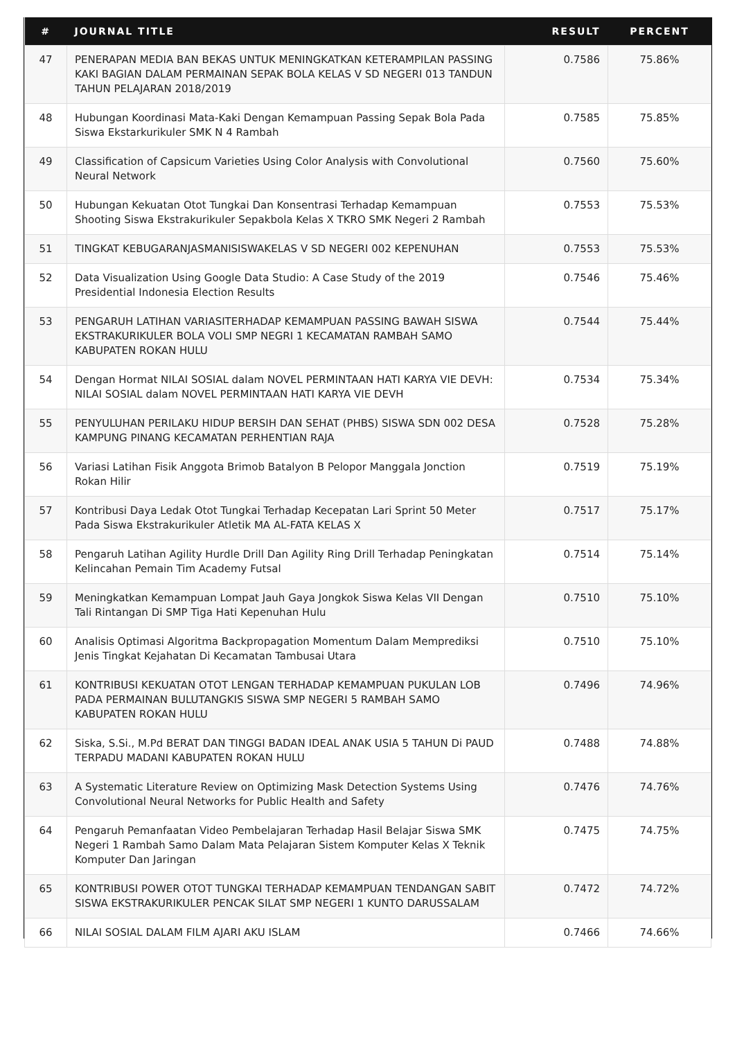| # | JOURNAL TITLE | RESULT | PERCENT |
| --- | --- | --- | --- |
| 47 | PENERAPAN MEDIA BAN BEKAS UNTUK MENINGKATKAN KETERAMPILAN PASSING KAKI BAGIAN DALAM PERMAINAN SEPAK BOLA KELAS V SD NEGERI 013 TANDUN TAHUN PELAJARAN 2018/2019 | 0.7586 | 75.86% |
| 48 | Hubungan Koordinasi Mata-Kaki Dengan Kemampuan Passing Sepak Bola Pada Siswa Ekstarkurikuler SMK N 4 Rambah | 0.7585 | 75.85% |
| 49 | Classification of Capsicum Varieties Using Color Analysis with Convolutional Neural Network | 0.7560 | 75.60% |
| 50 | Hubungan Kekuatan Otot Tungkai Dan Konsentrasi Terhadap Kemampuan Shooting Siswa Ekstrakurikuler Sepakbola Kelas X TKRO SMK Negeri 2 Rambah | 0.7553 | 75.53% |
| 51 | TINGKAT KEBUGARANJASMANISISWAKELAS V SD NEGERI 002 KEPENUHAN | 0.7553 | 75.53% |
| 52 | Data Visualization Using Google Data Studio: A Case Study of the 2019 Presidential Indonesia Election Results | 0.7546 | 75.46% |
| 53 | PENGARUH LATIHAN VARIASITERHADAP KEMAMPUAN PASSING BAWAH SISWA EKSTRAKURIKULER BOLA VOLI SMP NEGRI 1 KECAMATAN RAMBAH SAMO KABUPATEN ROKAN HULU | 0.7544 | 75.44% |
| 54 | Dengan Hormat NILAI SOSIAL dalam NOVEL PERMINTAAN HATI KARYA VIE DEVH: NILAI SOSIAL dalam NOVEL PERMINTAAN HATI KARYA VIE DEVH | 0.7534 | 75.34% |
| 55 | PENYULUHAN PERILAKU HIDUP BERSIH DAN SEHAT (PHBS) SISWA SDN 002 DESA KAMPUNG PINANG KECAMATAN PERHENTIAN RAJA | 0.7528 | 75.28% |
| 56 | Variasi Latihan Fisik Anggota Brimob Batalyon B Pelopor Manggala Jonction Rokan Hilir | 0.7519 | 75.19% |
| 57 | Kontribusi Daya Ledak Otot Tungkai Terhadap Kecepatan Lari Sprint 50 Meter Pada Siswa Ekstrakurikuler Atletik MA AL-FATA KELAS X | 0.7517 | 75.17% |
| 58 | Pengaruh Latihan Agility Hurdle Drill Dan Agility Ring Drill Terhadap Peningkatan Kelincahan Pemain Tim Academy Futsal | 0.7514 | 75.14% |
| 59 | Meningkatkan Kemampuan Lompat Jauh Gaya Jongkok Siswa Kelas VII Dengan Tali Rintangan Di SMP Tiga Hati Kepenuhan Hulu | 0.7510 | 75.10% |
| 60 | Analisis Optimasi Algoritma Backpropagation Momentum Dalam Memprediksi Jenis Tingkat Kejahatan Di Kecamatan Tambusai Utara | 0.7510 | 75.10% |
| 61 | KONTRIBUSI KEKUATAN OTOT LENGAN TERHADAP KEMAMPUAN PUKULAN LOB PADA PERMAINAN BULUTANGKIS SISWA SMP NEGERI 5 RAMBAH SAMO KABUPATEN ROKAN HULU | 0.7496 | 74.96% |
| 62 | Siska, S.Si., M.Pd BERAT DAN TINGGI BADAN IDEAL ANAK USIA 5 TAHUN Di PAUD TERPADU MADANI KABUPATEN ROKAN HULU | 0.7488 | 74.88% |
| 63 | A Systematic Literature Review on Optimizing Mask Detection Systems Using Convolutional Neural Networks for Public Health and Safety | 0.7476 | 74.76% |
| 64 | Pengaruh Pemanfaatan Video Pembelajaran Terhadap Hasil Belajar Siswa SMK Negeri 1 Rambah Samo Dalam Mata Pelajaran Sistem Komputer Kelas X Teknik Komputer Dan Jaringan | 0.7475 | 74.75% |
| 65 | KONTRIBUSI POWER OTOT TUNGKAI TERHADAP KEMAMPUAN TENDANGAN SABIT SISWA EKSTRAKURIKULER PENCAK SILAT SMP NEGERI 1 KUNTO DARUSSALAM | 0.7472 | 74.72% |
| 66 | NILAI SOSIAL DALAM FILM AJARI AKU ISLAM | 0.7466 | 74.66% |